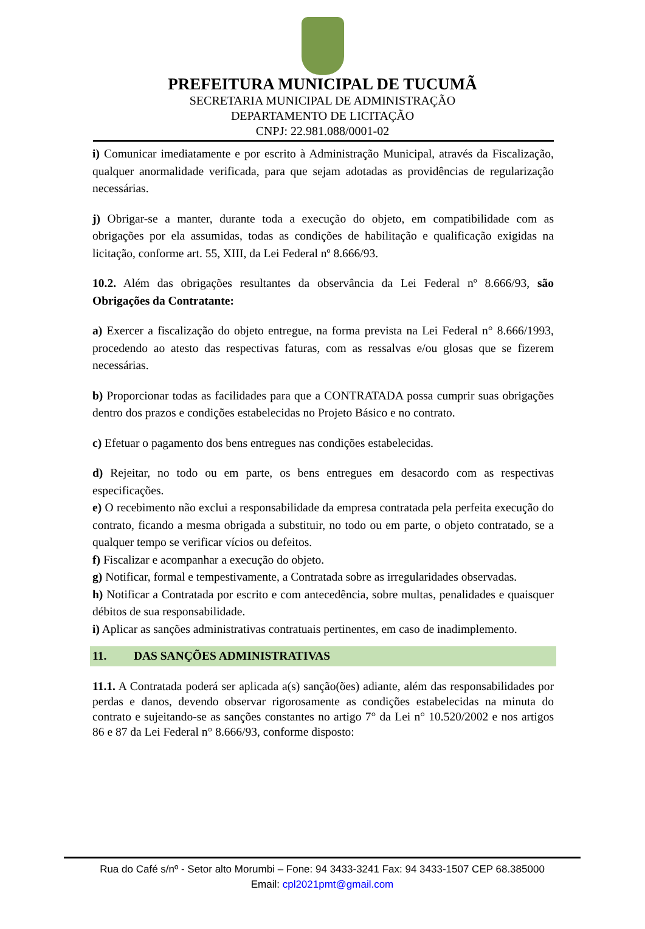PREFEITURA MUNICIPAL DE TUCUMÃ
SECRETARIA MUNICIPAL DE ADMINISTRAÇÃO
DEPARTAMENTO DE LICITAÇÃO
CNPJ: 22.981.088/0001-02
i) Comunicar imediatamente e por escrito à Administração Municipal, através da Fiscalização, qualquer anormalidade verificada, para que sejam adotadas as providências de regularização necessárias.
j) Obrigar-se a manter, durante toda a execução do objeto, em compatibilidade com as obrigações por ela assumidas, todas as condições de habilitação e qualificação exigidas na licitação, conforme art. 55, XIII, da Lei Federal nº 8.666/93.
10.2. Além das obrigações resultantes da observância da Lei Federal nº 8.666/93, são Obrigações da Contratante:
a) Exercer a fiscalização do objeto entregue, na forma prevista na Lei Federal n° 8.666/1993, procedendo ao atesto das respectivas faturas, com as ressalvas e/ou glosas que se fizerem necessárias.
b) Proporcionar todas as facilidades para que a CONTRATADA possa cumprir suas obrigações dentro dos prazos e condições estabelecidas no Projeto Básico e no contrato.
c) Efetuar o pagamento dos bens entregues nas condições estabelecidas.
d) Rejeitar, no todo ou em parte, os bens entregues em desacordo com as respectivas especificações.
e) O recebimento não exclui a responsabilidade da empresa contratada pela perfeita execução do contrato, ficando a mesma obrigada a substituir, no todo ou em parte, o objeto contratado, se a qualquer tempo se verificar vícios ou defeitos.
f) Fiscalizar e acompanhar a execução do objeto.
g) Notificar, formal e tempestivamente, a Contratada sobre as irregularidades observadas.
h) Notificar a Contratada por escrito e com antecedência, sobre multas, penalidades e quaisquer débitos de sua responsabilidade.
i) Aplicar as sanções administrativas contratuais pertinentes, em caso de inadimplemento.
11. DAS SANÇÕES ADMINISTRATIVAS
11.1. A Contratada poderá ser aplicada a(s) sanção(ões) adiante, além das responsabilidades por perdas e danos, devendo observar rigorosamente as condições estabelecidas na minuta do contrato e sujeitando-se as sanções constantes no artigo 7° da Lei n° 10.520/2002 e nos artigos 86 e 87 da Lei Federal n° 8.666/93, conforme disposto:
Rua do Café s/nº - Setor alto Morumbi – Fone: 94 3433-3241 Fax: 94 3433-1507 CEP 68.385000
Email: cpl2021pmt@gmail.com